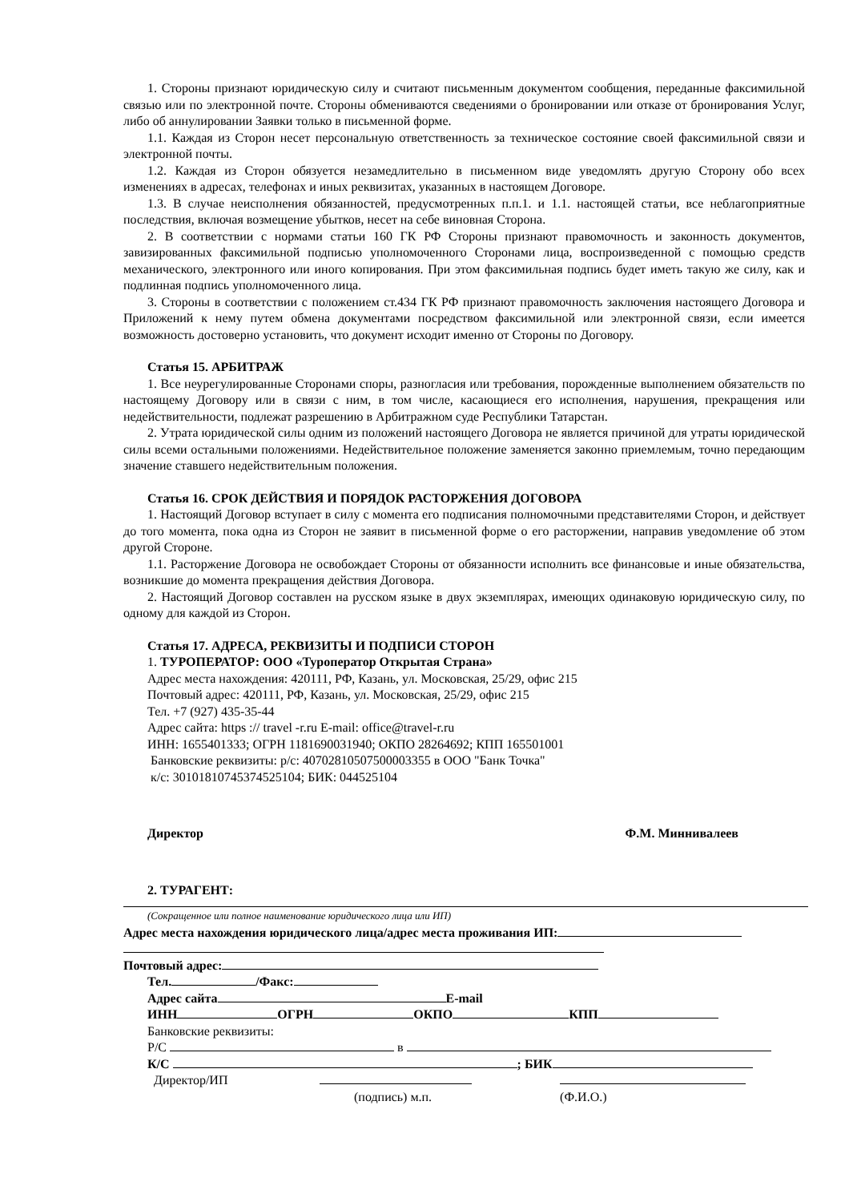1. Стороны признают юридическую силу и считают письменным документом сообщения, переданные факсимильной связью или по электронной почте. Стороны обмениваются сведениями о бронировании или отказе от бронирования Услуг, либо об аннулировании Заявки только в письменной форме.
1.1. Каждая из Сторон несет персональную ответственность за техническое состояние своей факсимильной связи и электронной почты.
1.2. Каждая из Сторон обязуется незамедлительно в письменном виде уведомлять другую Сторону обо всех изменениях в адресах, телефонах и иных реквизитах, указанных в настоящем Договоре.
1.3. В случае неисполнения обязанностей, предусмотренных п.п.1. и 1.1. настоящей статьи, все неблагоприятные последствия, включая возмещение убытков, несет на себе виновная Сторона.
2. В соответствии с нормами статьи 160 ГК РФ Стороны признают правомочность и законность документов, завизированных факсимильной подписью уполномоченного Сторонами лица, воспроизведенной с помощью средств механического, электронного или иного копирования. При этом факсимильная подпись будет иметь такую же силу, как и подлинная подпись уполномоченного лица.
3. Стороны в соответствии с положением ст.434 ГК РФ признают правомочность заключения настоящего Договора и Приложений к нему путем обмена документами посредством факсимильной или электронной связи, если имеется возможность достоверно установить, что документ исходит именно от Стороны по Договору.
Статья 15. АРБИТРАЖ
1. Все неурегулированные Сторонами споры, разногласия или требования, порожденные выполнением обязательств по настоящему Договору или в связи с ним, в том числе, касающиеся его исполнения, нарушения, прекращения или недействительности, подлежат разрешению в Арбитражном суде Республики Татарстан.
2. Утрата юридической силы одним из положений настоящего Договора не является причиной для утраты юридической силы всеми остальными положениями. Недействительное положение заменяется законно приемлемым, точно передающим значение ставшего недействительным положения.
Статья 16. СРОК ДЕЙСТВИЯ И ПОРЯДОК РАСТОРЖЕНИЯ ДОГОВОРА
1. Настоящий Договор вступает в силу с момента его подписания полномочными представителями Сторон, и действует до того момента, пока одна из Сторон не заявит в письменной форме о его расторжении, направив уведомление об этом другой Стороне.
1.1. Расторжение Договора не освобождает Стороны от обязанности исполнить все финансовые и иные обязательства, возникшие до момента прекращения действия Договора.
2. Настоящий Договор составлен на русском языке в двух экземплярах, имеющих одинаковую юридическую силу, по одному для каждой из Сторон.
Статья 17. АДРЕСА, РЕКВИЗИТЫ И ПОДПИСИ СТОРОН
1. ТУРОПЕРАТОР: ООО «Туроператор Открытая Страна»
Адрес места нахождения: 420111, РФ, Казань, ул. Московская, 25/29, офис 215
Почтовый адрес: 420111, РФ, Казань, ул. Московская, 25/29, офис 215
Тел. +7 (927) 435-35-44
Адрес сайта: https :// travel -r.ru E-mail: office@travel-r.ru
ИНН: 1655401333; ОГРН 1181690031940; ОКПО 28264692; КПП 165501001
Банковские реквизиты: р/с: 40702810507500003355 в ООО "Банк Точка"
к/с: 30101810745374525104; БИК: 044525104
Директор Ф.М. Миннивалеев
2. ТУРАГЕНТ:
(Сокращенное или полное наименование юридического лица или ИП)
Адрес места нахождения юридического лица/адрес места проживания ИП:
Почтовый адрес:
Тел. /Факс:
Адрес сайта E-mail
ИНН ОГРН ОКПО КПП
Банковские реквизиты:
Р/С в
К/С ; БИК
Директор/ИП
(подпись) м.п. (Ф.И.О.)